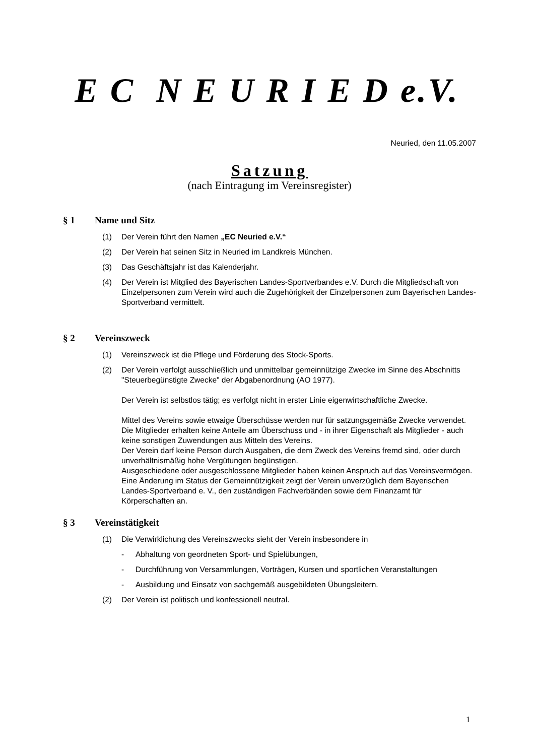E C N E U R I E D e.V.
Neuried, den 11.05.2007
Satzung
(nach Eintragung im Vereinsregister)
§ 1 Name und Sitz
(1) Der Verein führt den Namen „EC Neuried e.V.“
(2) Der Verein hat seinen Sitz in Neuried im Landkreis München.
(3) Das Geschäftsjahr ist das Kalenderjahr.
(4) Der Verein ist Mitglied des Bayerischen Landes-Sportverbandes e.V. Durch die Mitgliedschaft von Einzelpersonen zum Verein wird auch die Zugehörigkeit der Einzelpersonen zum Bayerischen Landes-Sportverband vermittelt.
§ 2 Vereinszweck
(1) Vereinszweck ist die Pflege und Förderung des Stock-Sports.
(2) Der Verein verfolgt ausschließlich und unmittelbar gemeinnützige Zwecke im Sinne des Abschnitts "Steuerbegünstigte Zwecke" der Abgabenordnung (AO 1977).
Der Verein ist selbstlos tätig; es verfolgt nicht in erster Linie eigenwirtschaftliche Zwecke.
Mittel des Vereins sowie etwaige Überschüsse werden nur für satzungsgemäße Zwecke verwendet.
Die Mitglieder erhalten keine Anteile am Überschuss und - in ihrer Eigenschaft als Mitglieder - auch keine sonstigen Zuwendungen aus Mitteln des Vereins.
Der Verein darf keine Person durch Ausgaben, die dem Zweck des Vereins fremd sind, oder durch unverhältnismäßig hohe Vergütungen begünstigen.
Ausgeschiedene oder ausgeschlossene Mitglieder haben keinen Anspruch auf das Vereinsvermögen.
Eine Änderung im Status der Gemeinnützigkeit zeigt der Verein unverzüglich dem Bayerischen Landes-Sportverband e. V., den zuständigen Fachverbänden sowie dem Finanzamt für Körperschaften an.
§ 3 Vereinstätigkeit
(1) Die Verwirklichung des Vereinszwecks sieht der Verein insbesondere in
- Abhaltung von geordneten Sport- und Spielübungen,
- Durchführung von Versammlungen, Vorträgen, Kursen und sportlichen Veranstaltungen
- Ausbildung und Einsatz von sachgemäß ausgebildeten Übungsleitern.
(2) Der Verein ist politisch und konfessionell neutral.
1